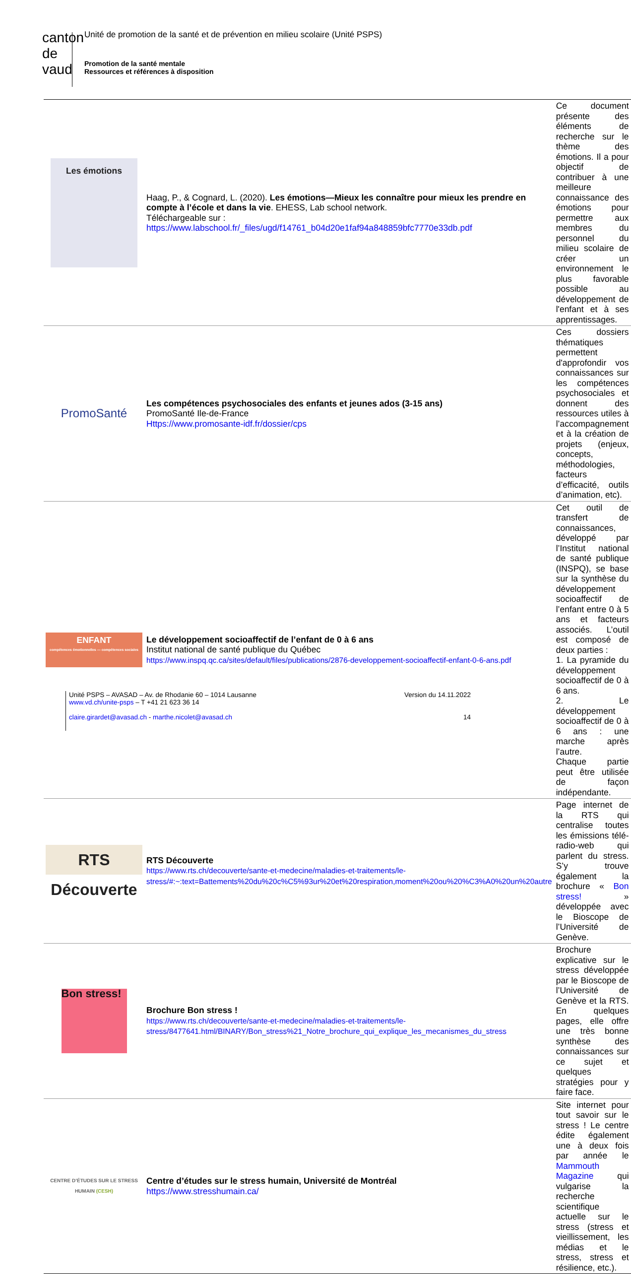canton de vaud
Unité de promotion de la santé et de prévention en milieu scolaire (Unité PSPS)
Promotion de la santé mentale
Ressources et références à disposition
| Les émotions | Haag, P., & Cognard, L. (2020). Les émotions—Mieux les connaître pour mieux les prendre en compte à l’école et dans la vie . EHESS, Lab school network. Téléchargeable sur : https://www.labschool.fr/_files/ugd/f14761_b04d20e1faf94a848859bfc7770e33db.pdf | Ce document présente des éléments de recherche sur le thème des émotions. Il a pour objectif de contribuer à une meilleure connaissance des émotions pour permettre aux membres du personnel du milieu scolaire de créer un environnement le plus favorable possible au développement de l'enfant et à ses apprentissages. |
| PromoSanté | Les compétences psychosociales des enfants et jeunes ados (3-15 ans) PromoSanté Ile-de-France Https://www.promosante-idf.fr/dossier/cps | Ces dossiers thématiques permettent d'approfondir vos connaissances sur les compétences psychosociales et donnent des ressources utiles à l’accompagnement et à la création de projets (enjeux, concepts, méthodologies, facteurs d’efficacité, outils d’animation, etc). |
| ENFANT compétences émotionnelles — compétences sociales | Le développement socioaffectif de l’enfant de 0 à 6 ans Institut national de santé publique du Québec https://www.inspq.qc.ca/sites/default/files/publications/2876-developpement-socioaffectif-enfant-0-6-ans.pdf | Cet outil de transfert de connaissances, développé par l’Institut national de santé publique (INSPQ), se base sur la synthèse du développement socioaffectif de l’enfant entre 0 à 5 ans et facteurs associés. L’outil est composé de deux parties : 1. La pyramide du développement socioaffectif de 0 à 6 ans. 2. Le développement socioaffectif de 0 à 6 ans : une marche après l’autre. Chaque partie peut être utilisée de façon indépendante. |
| RTS Découverte | RTS Découverte https://www.rts.ch/decouverte/sante-et-medecine/maladies-et-traitements/le-stress/#:~:text=Battements%20du%20c%C5%93ur%20et%20respiration,moment%20ou%20%C3%A0%20un%20autre | Page internet de la RTS qui centralise toutes les émissions télé-radio-web qui parlent du stress. S’y trouve également la brochure « Bon stress! » développée avec le Bioscope de l’Université de Genève. |
| Bon stress! | Brochure Bon stress ! https://www.rts.ch/decouverte/sante-et-medecine/maladies-et-traitements/le-stress/8477641.html/BINARY/Bon_stress%21_Notre_brochure_qui_explique_les_mecanismes_du_stress | Brochure explicative sur le stress développée par le Bioscope de l’Université de Genève et la RTS. En quelques pages, elle offre une très bonne synthèse des connaissances sur ce sujet et quelques stratégies pour y faire face. |
| CENTRE D’ÉTUDES SUR LE STRESS HUMAIN (CESH) | Centre d’études sur le stress humain, Université de Montréal https://www.stresshumain.ca/ | Site internet pour tout savoir sur le stress ! Le centre édite également une à deux fois par année le Mammouth Magazine qui vulgarise la recherche scientifique actuelle sur le stress (stress et vieillissement, les médias et le stress, stress et résilience, etc.). |
Unité PSPS – AVASAD – Av. de Rhodanie 60 – 1014 Lausanne
www.vd.ch/unite-psps – T +41 21 623 36 14
claire.girardet@avasad.ch - marthe.nicolet@avasad.ch
Version du 14.11.2022
14